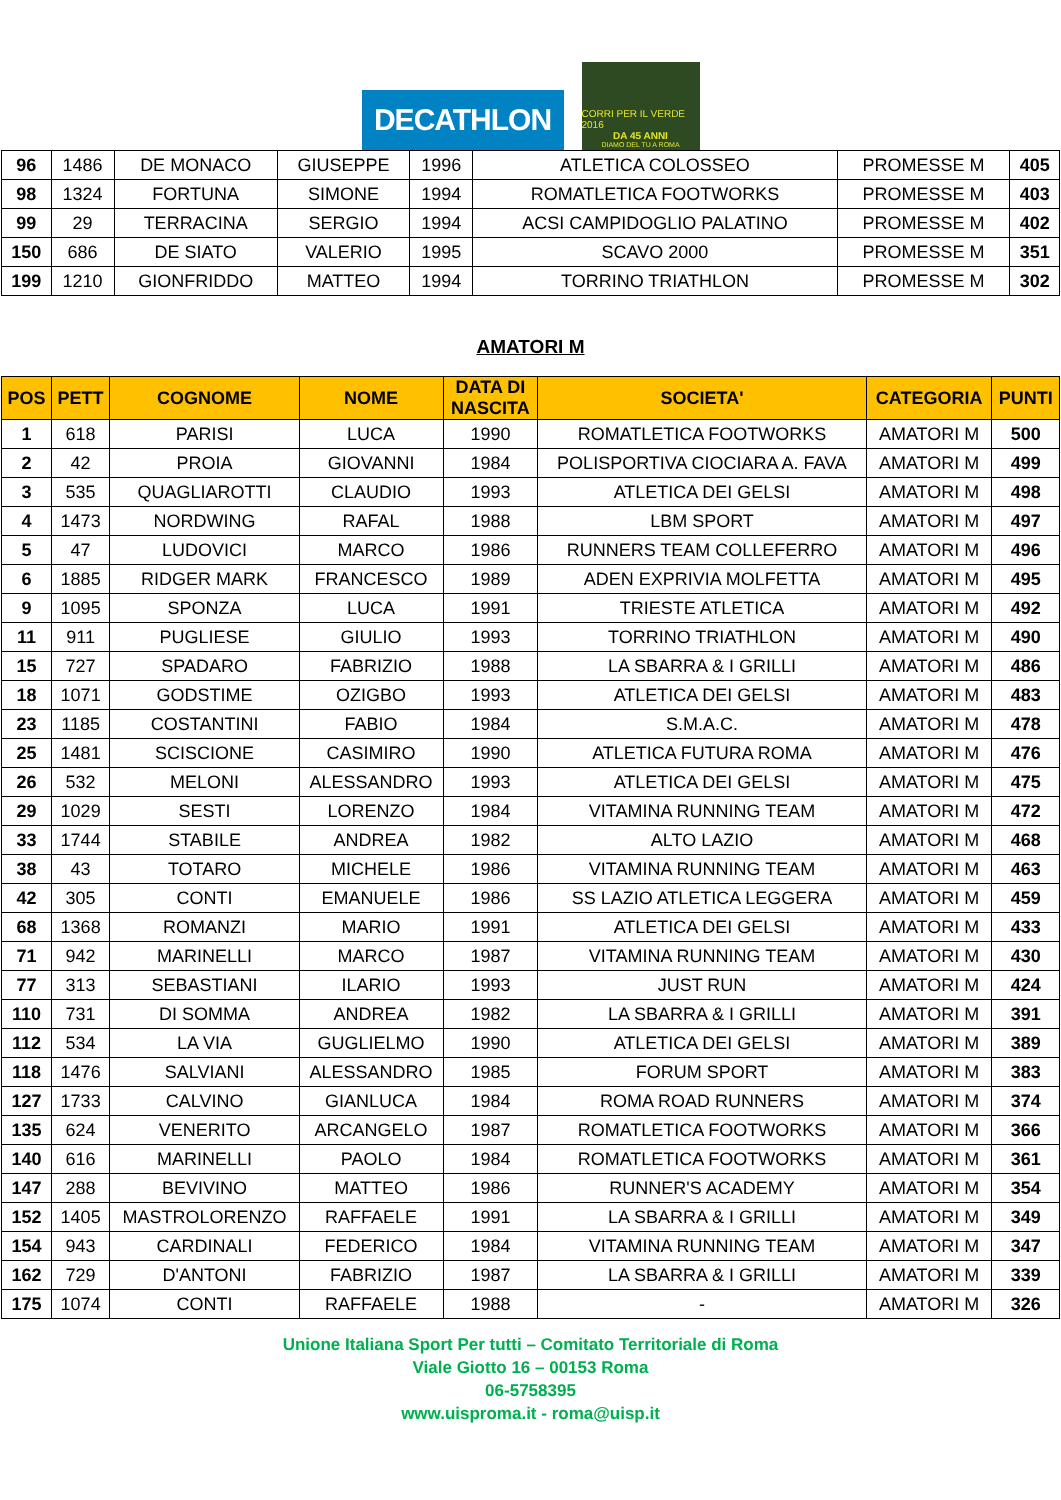DECATHLON
CORRI PER IL VERDE 2016
DA 45 ANNI
DIAMO DEL TU A ROMA
| 96 | 1486 | DE MONACO | GIUSEPPE | 1996 | ATLETICA COLOSSEO | PROMESSE M | 405 |
| 98 | 1324 | FORTUNA | SIMONE | 1994 | ROMATLETICA FOOTWORKS | PROMESSE M | 403 |
| 99 | 29 | TERRACINA | SERGIO | 1994 | ACSI CAMPIDOGLIO PALATINO | PROMESSE M | 402 |
| 150 | 686 | DE SIATO | VALERIO | 1995 | SCAVO 2000 | PROMESSE M | 351 |
| 199 | 1210 | GIONFRIDDO | MATTEO | 1994 | TORRINO TRIATHLON | PROMESSE M | 302 |
AMATORI M
| POS | PETT | COGNOME | NOME | DATA DI NASCITA | SOCIETA' | CATEGORIA | PUNTI |
| --- | --- | --- | --- | --- | --- | --- | --- |
| 1 | 618 | PARISI | LUCA | 1990 | ROMATLETICA FOOTWORKS | AMATORI M | 500 |
| 2 | 42 | PROIA | GIOVANNI | 1984 | POLISPORTIVA CIOCIARA A. FAVA | AMATORI M | 499 |
| 3 | 535 | QUAGLIAROTTI | CLAUDIO | 1993 | ATLETICA DEI GELSI | AMATORI M | 498 |
| 4 | 1473 | NORDWING | RAFAL | 1988 | LBM SPORT | AMATORI M | 497 |
| 5 | 47 | LUDOVICI | MARCO | 1986 | RUNNERS TEAM COLLEFERRO | AMATORI M | 496 |
| 6 | 1885 | RIDGER MARK | FRANCESCO | 1989 | ADEN EXPRIVIA MOLFETTA | AMATORI M | 495 |
| 9 | 1095 | SPONZA | LUCA | 1991 | TRIESTE ATLETICA | AMATORI M | 492 |
| 11 | 911 | PUGLIESE | GIULIO | 1993 | TORRINO TRIATHLON | AMATORI M | 490 |
| 15 | 727 | SPADARO | FABRIZIO | 1988 | LA SBARRA & I GRILLI | AMATORI M | 486 |
| 18 | 1071 | GODSTIME | OZIGBO | 1993 | ATLETICA DEI GELSI | AMATORI M | 483 |
| 23 | 1185 | COSTANTINI | FABIO | 1984 | S.M.A.C. | AMATORI M | 478 |
| 25 | 1481 | SCISCIONE | CASIMIRO | 1990 | ATLETICA FUTURA ROMA | AMATORI M | 476 |
| 26 | 532 | MELONI | ALESSANDRO | 1993 | ATLETICA DEI GELSI | AMATORI M | 475 |
| 29 | 1029 | SESTI | LORENZO | 1984 | VITAMINA RUNNING TEAM | AMATORI M | 472 |
| 33 | 1744 | STABILE | ANDREA | 1982 | ALTO LAZIO | AMATORI M | 468 |
| 38 | 43 | TOTARO | MICHELE | 1986 | VITAMINA RUNNING TEAM | AMATORI M | 463 |
| 42 | 305 | CONTI | EMANUELE | 1986 | SS LAZIO ATLETICA LEGGERA | AMATORI M | 459 |
| 68 | 1368 | ROMANZI | MARIO | 1991 | ATLETICA DEI GELSI | AMATORI M | 433 |
| 71 | 942 | MARINELLI | MARCO | 1987 | VITAMINA RUNNING TEAM | AMATORI M | 430 |
| 77 | 313 | SEBASTIANI | ILARIO | 1993 | JUST RUN | AMATORI M | 424 |
| 110 | 731 | DI SOMMA | ANDREA | 1982 | LA SBARRA & I GRILLI | AMATORI M | 391 |
| 112 | 534 | LA VIA | GUGLIELMO | 1990 | ATLETICA DEI GELSI | AMATORI M | 389 |
| 118 | 1476 | SALVIANI | ALESSANDRO | 1985 | FORUM SPORT | AMATORI M | 383 |
| 127 | 1733 | CALVINO | GIANLUCA | 1984 | ROMA ROAD RUNNERS | AMATORI M | 374 |
| 135 | 624 | VENERITO | ARCANGELO | 1987 | ROMATLETICA FOOTWORKS | AMATORI M | 366 |
| 140 | 616 | MARINELLI | PAOLO | 1984 | ROMATLETICA FOOTWORKS | AMATORI M | 361 |
| 147 | 288 | BEVIVINO | MATTEO | 1986 | RUNNER'S ACADEMY | AMATORI M | 354 |
| 152 | 1405 | MASTROLORENZO | RAFFAELE | 1991 | LA SBARRA & I GRILLI | AMATORI M | 349 |
| 154 | 943 | CARDINALI | FEDERICO | 1984 | VITAMINA RUNNING TEAM | AMATORI M | 347 |
| 162 | 729 | D'ANTONI | FABRIZIO | 1987 | LA SBARRA & I GRILLI | AMATORI M | 339 |
| 175 | 1074 | CONTI | RAFFAELE | 1988 | - | AMATORI M | 326 |
Unione Italiana Sport Per tutti – Comitato Territoriale di Roma
Viale Giotto 16 – 00153 Roma
06-5758395
www.uisproma.it - roma@uisp.it